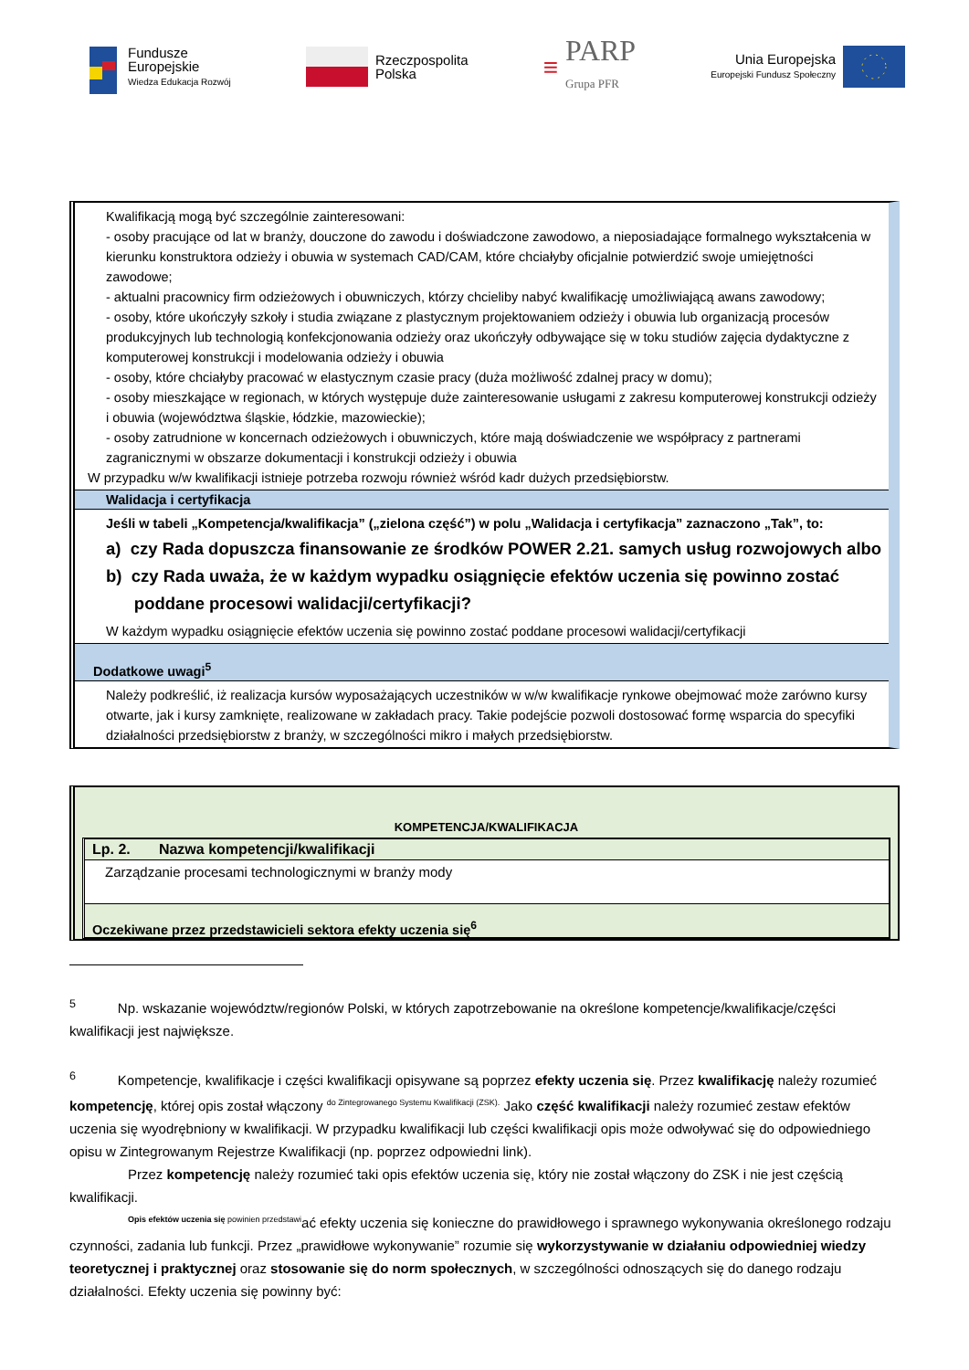Fundusze
Europejskie
Wiedza Edukacja Rozwój
Rzeczpospolita
Polska
≡
PARP
Grupa PFR
Unia Europejska
Europejski Fundusz Społeczny
Kwalifikacją mogą być szczególnie zainteresowani:
- osoby pracujące od lat w branży, douczone do zawodu i doświadczone zawodowo, a nieposiadające formalnego wykształcenia w kierunku konstruktora odzieży i obuwia w systemach CAD/CAM, które chciałyby oficjalnie potwierdzić swoje umiejętności zawodowe;
- aktualni pracownicy firm odzieżowych i obuwniczych, którzy chcieliby nabyć kwalifikację umożliwiającą awans zawodowy;
- osoby, które ukończyły szkoły i studia związane z plastycznym projektowaniem odzieży i obuwia lub organizacją procesów produkcyjnych lub technologią konfekcjonowania odzieży oraz ukończyły odbywające się w toku studiów zajęcia dydaktyczne z komputerowej konstrukcji i modelowania odzieży i obuwia
- osoby, które chciałyby pracować w elastycznym czasie pracy (duża możliwość zdalnej pracy w domu);
- osoby mieszkające w regionach, w których występuje duże zainteresowanie usługami z zakresu komputerowej konstrukcji odzieży i obuwia (województwa śląskie, łódzkie, mazowieckie);
- osoby zatrudnione w koncernach odzieżowych i obuwniczych, które mają doświadczenie we współpracy z partnerami zagranicznymi w obszarze dokumentacji i konstrukcji odzieży i obuwia
W przypadku w/w kwalifikacji istnieje potrzeba rozwoju również wśród kadr dużych przedsiębiorstw.
Walidacja i certyfikacja
Jeśli w tabeli „Kompetencja/kwalifikacja” („zielona część”) w polu „Walidacja i certyfikacja” zaznaczono „Tak”, to:
a) czy Rada dopuszcza finansowanie ze środków POWER 2.21. samych usług rozwojowych albo
b) czy Rada uważa, że w każdym wypadku osiągnięcie efektów uczenia się powinno zostać
poddane procesowi walidacji/certyfikacji?
W każdym wypadku osiągnięcie efektów uczenia się powinno zostać poddane procesowi walidacji/certyfikacji
Dodatkowe uwagi<sup>5</sup>
Należy podkreślić, iż realizacja kursów wyposażających uczestników w w/w kwalifikacje rynkowe obejmować może zarówno kursy otwarte, jak i kursy zamknięte, realizowane w zakładach pracy. Takie podejście pozwoli dostosować formę wsparcia do specyfiki działalności przedsiębiorstw z branży, w szczególności mikro i małych przedsiębiorstw.
KOMPETENCJA/KWALIFIKACJA
Lp. 2. Nazwa kompetencji/kwalifikacji
Zarządzanie procesami technologicznymi w branży mody
Oczekiwane przez przedstawicieli sektora efekty uczenia się<sup>6</sup>
<sup>5</sup> Np. wskazanie województw/regionów Polski, w których zapotrzebowanie na określone kompetencje/kwalifikacje/części kwalifikacji jest największe.
<sup>6</sup> Kompetencje, kwalifikacje i części kwalifikacji opisywane są poprzez efekty uczenia się. Przez kwalifikację należy rozumieć kompetencję, której opis został włączony <sup>do Zintegrowanego Systemu Kwalifikacji (ZSK).</sup> Jako część kwalifikacji należy rozumieć zestaw efektów uczenia się wyodrębniony w kwalifikacji. W przypadku kwalifikacji lub części kwalifikacji opis może odwoływać się do odpowiedniego opisu w Zintegrowanym Rejestrze Kwalifikacji (np. poprzez odpowiedni link).
Przez kompetencję należy rozumieć taki opis efektów uczenia się, który nie został włączony do ZSK i nie jest częścią kwalifikacji.
<sup>Opis efektów uczenia się powinien przedstawi</sup>ać efekty uczenia się konieczne do prawidłowego i sprawnego wykonywania określonego rodzaju czynności, zadania lub funkcji. Przez „prawidłowe wykonywanie” rozumie się wykorzystywanie w działaniu odpowiedniej wiedzy teoretycznej i praktycznej oraz stosowanie się do norm społecznych, w szczególności odnoszących się do danego rodzaju działalności. Efekty uczenia się powinny być: